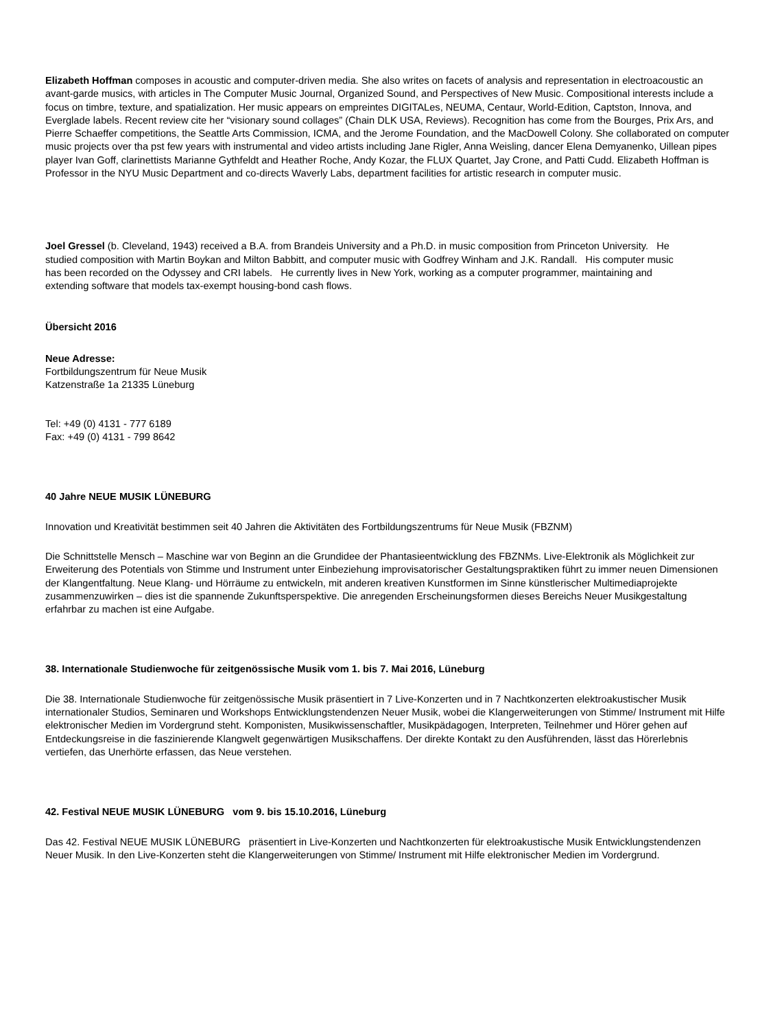Elizabeth Hoffman composes in acoustic and computer-driven media. She also writes on facets of analysis and representation in electroacoustic an avant-garde musics, with articles in The Computer Music Journal, Organized Sound, and Perspectives of New Music. Compositional interests include a focus on timbre, texture, and spatialization. Her music appears on empreintes DIGITALes, NEUMA, Centaur, World-Edition, Captston, Innova, and Everglade labels. Recent review cite her “visionary sound collages” (Chain DLK USA, Reviews). Recognition has come from the Bourges, Prix Ars, and Pierre Schaeffer competitions, the Seattle Arts Commission, ICMA, and the Jerome Foundation, and the MacDowell Colony. She collaborated on computer music projects over tha pst few years with instrumental and video artists including Jane Rigler, Anna Weisling, dancer Elena Demyanenko, Uillean pipes player Ivan Goff, clarinettists Marianne Gythfeldt and Heather Roche, Andy Kozar, the FLUX Quartet, Jay Crone, and Patti Cudd. Elizabeth Hoffman is Professor in the NYU Music Department and co-directs Waverly Labs, department facilities for artistic research in computer music.
Joel Gressel (b. Cleveland, 1943) received a B.A. from Brandeis University and a Ph.D. in music composition from Princeton University. He studied composition with Martin Boykan and Milton Babbitt, and computer music with Godfrey Winham and J.K. Randall. His computer music has been recorded on the Odyssey and CRI labels. He currently lives in New York, working as a computer programmer, maintaining and extending software that models tax-exempt housing-bond cash flows.
Übersicht 2016
Neue Adresse:
Fortbildungszentrum für Neue Musik
Katzenstraße 1a 21335 Lüneburg
Tel: +49 (0) 4131 - 777 6189
Fax: +49 (0) 4131 - 799 8642
40 Jahre NEUE MUSIK LÜNEBURG
Innovation und Kreativität bestimmen seit 40 Jahren die Aktivitäten des Fortbildungszentrums für Neue Musik (FBZNM)
Die Schnittstelle Mensch – Maschine war von Beginn an die Grundidee der Phantasieentwicklung des FBZNMs. Live-Elektronik als Möglichkeit zur Erweiterung des Potentials von Stimme und Instrument unter Einbeziehung improvisatorischer Gestaltungspraktiken führt zu immer neuen Dimensionen der Klangentfaltung. Neue Klang- und Hörräume zu entwickeln, mit anderen kreativen Kunstformen im Sinne künstlerischer Multimediaprojekte zusammenzuwirken – dies ist die spannende Zukunftsperspektive. Die anregenden Erscheinungsformen dieses Bereichs Neuer Musikgestaltung erfahrbar zu machen ist eine Aufgabe.
38. Internationale Studienwoche für zeitgenössische Musik vom 1. bis 7. Mai 2016, Lüneburg
Die 38. Internationale Studienwoche für zeitgenössische Musik präsentiert in 7 Live-Konzerten und in 7 Nachtkonzerten elektroakustischer Musik internationaler Studios, Seminaren und Workshops Entwicklungstendenzen Neuer Musik, wobei die Klangerweiterungen von Stimme/ Instrument mit Hilfe elektronischer Medien im Vordergrund steht. Komponisten, Musikwissenschaftler, Musikpädagogen, Interpreten, Teilnehmer und Hörer gehen auf Entdeckungsreise in die faszinierende Klangwelt gegenwärtigen Musikschaffens. Der direkte Kontakt zu den Ausführenden, lässt das Hörerlebnis vertiefen, das Unerhörte erfassen, das Neue verstehen.
42. Festival NEUE MUSIK LÜNEBURG vom 9. bis 15.10.2016, Lüneburg
Das 42. Festival NEUE MUSIK LÜNEBURG präsentiert in Live-Konzerten und Nachtkonzerten für elektroakustische Musik Entwicklungstendenzen Neuer Musik. In den Live-Konzerten steht die Klangerweiterungen von Stimme/ Instrument mit Hilfe elektronischer Medien im Vordergrund.